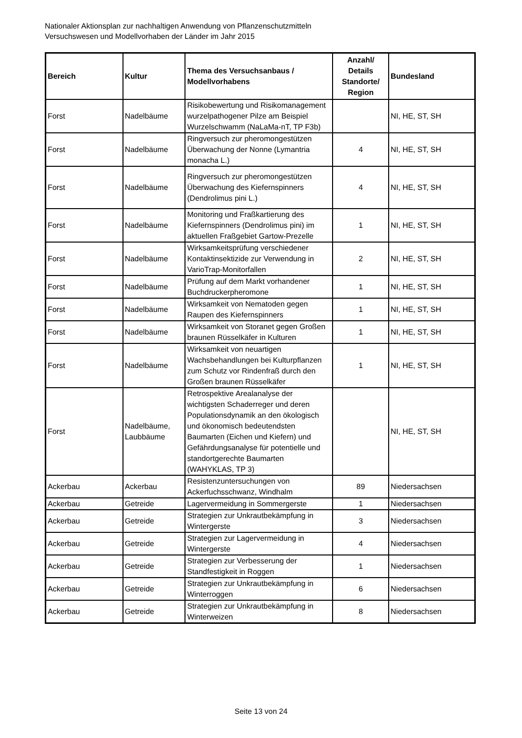Nationaler Aktionsplan zur nachhaltigen Anwendung von Pflanzenschutzmitteln
Versuchswesen und Modellvorhaben der Länder im Jahr 2015
| Bereich | Kultur | Thema des Versuchsanbaus / Modellvorhabens | Anzahl/ Details Standorte/ Region | Bundesland |
| --- | --- | --- | --- | --- |
| Forst | Nadelbäume | Risikobewertung und Risikomanagement wurzelpathogener Pilze am Beispiel Wurzelschwamm (NaLaMa-nT, TP F3b) | | NI, HE, ST, SH |
| Forst | Nadelbäume | Ringversuch zur pheromongestützen Überwachung der Nonne (Lymantria monacha L.) | 4 | NI, HE, ST, SH |
| Forst | Nadelbäume | Ringversuch zur pheromongestützen Überwachung des Kiefernspinners (Dendrolimus pini L.) | 4 | NI, HE, ST, SH |
| Forst | Nadelbäume | Monitoring und Fraßkartierung des Kiefernspinners (Dendrolimus pini) im aktuellen Fraßgebiet Gartow-Prezelle | 1 | NI, HE, ST, SH |
| Forst | Nadelbäume | Wirksamkeitsprüfung verschiedener Kontaktinsektizide zur Verwendung in VarioTrap-Monitorfallen | 2 | NI, HE, ST, SH |
| Forst | Nadelbäume | Prüfung auf dem Markt vorhandener Buchdruckerpheromone | 1 | NI, HE, ST, SH |
| Forst | Nadelbäume | Wirksamkeit von Nematoden gegen Raupen des Kiefernspinners | 1 | NI, HE, ST, SH |
| Forst | Nadelbäume | Wirksamkeit von Storanet gegen Großen braunen Rüsselkäfer in Kulturen | 1 | NI, HE, ST, SH |
| Forst | Nadelbäume | Wirksamkeit von neuartigen Wachsbehandlungen bei Kulturpflanzen zum Schutz vor Rindenfraß durch den Großen braunen Rüsselkäfer | 1 | NI, HE, ST, SH |
| Forst | Nadelbäume, Laubbäume | Retrospektive Arealanalyse der wichtigsten Schaderreger und deren Populationsdynamik an den ökologisch und ökonomisch bedeutendsten Baumarten (Eichen und Kiefern) und Gefährdungsanalyse für potentielle und standortgerechte Baumarten (WAHYKLAS, TP 3) | | NI, HE, ST, SH |
| Ackerbau | Ackerbau | Resistenzuntersuchungen von Ackerfuchsschwanz, Windhalm | 89 | Niedersachsen |
| Ackerbau | Getreide | Lagervermeidung in Sommergerste | 1 | Niedersachsen |
| Ackerbau | Getreide | Strategien zur Unkrautbekämpfung in Wintergerste | 3 | Niedersachsen |
| Ackerbau | Getreide | Strategien zur Lagervermeidung in Wintergerste | 4 | Niedersachsen |
| Ackerbau | Getreide | Strategien zur Verbesserung der Standfestigkeit in Roggen | 1 | Niedersachsen |
| Ackerbau | Getreide | Strategien zur Unkrautbekämpfung in Winterroggen | 6 | Niedersachsen |
| Ackerbau | Getreide | Strategien zur Unkrautbekämpfung in Winterweizen | 8 | Niedersachsen |
Seite 13 von 24